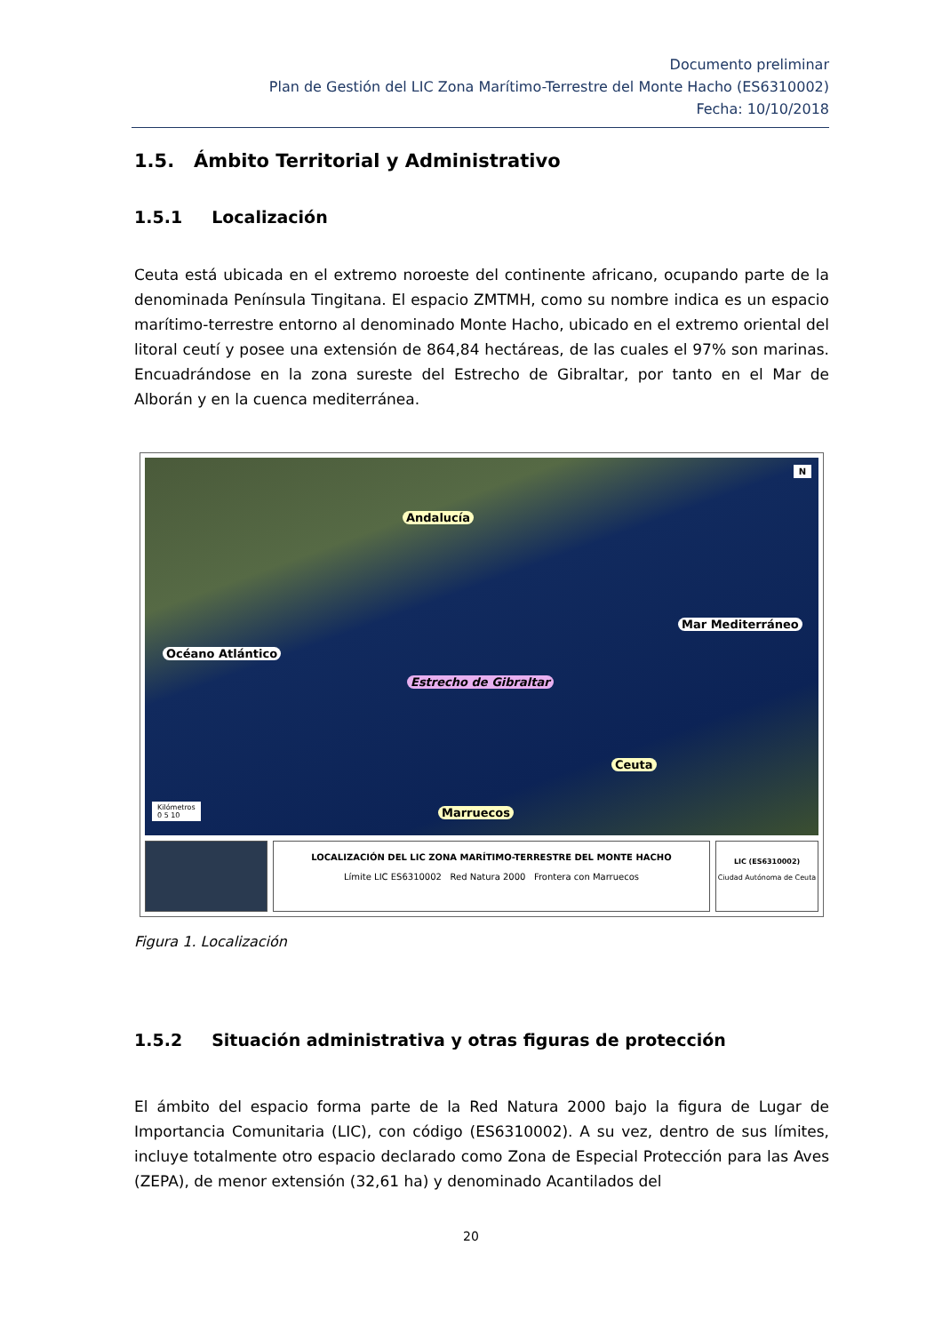Documento preliminar
Plan de Gestión del LIC Zona Marítimo-Terrestre del Monte Hacho (ES6310002)
Fecha: 10/10/2018
1.5. Ámbito Territorial y Administrativo
1.5.1 Localización
Ceuta está ubicada en el extremo noroeste del continente africano, ocupando parte de la denominada Península Tingitana. El espacio ZMTMH, como su nombre indica es un espacio marítimo-terrestre entorno al denominado Monte Hacho, ubicado en el extremo oriental del litoral ceutí y posee una extensión de 864,84 hectáreas, de las cuales el 97% son marinas. Encuadrándose en la zona sureste del Estrecho de Gibraltar, por tanto en el Mar de Alborán y en la cuenca mediterránea.
Andalucía
Mar Mediterráneo
Océano Atlántico
Estrecho de Gibraltar
Ceuta
Marruecos
Kilómetros
0 5 10
N
LOCALIZACIÓN DEL LIC ZONA MARÍTIMO-TERRESTRE DEL MONTE HACHO
Límite LIC ES6310002 Red Natura 2000 Frontera con Marruecos
LIC (ES6310002)
Ciudad Autónoma de Ceuta
Figura 1. Localización
1.5.2 Situación administrativa y otras figuras de protección
El ámbito del espacio forma parte de la Red Natura 2000 bajo la figura de Lugar de Importancia Comunitaria (LIC), con código (ES6310002). A su vez, dentro de sus límites, incluye totalmente otro espacio declarado como Zona de Especial Protección para las Aves (ZEPA), de menor extensión (32,61 ha) y denominado Acantilados del
20